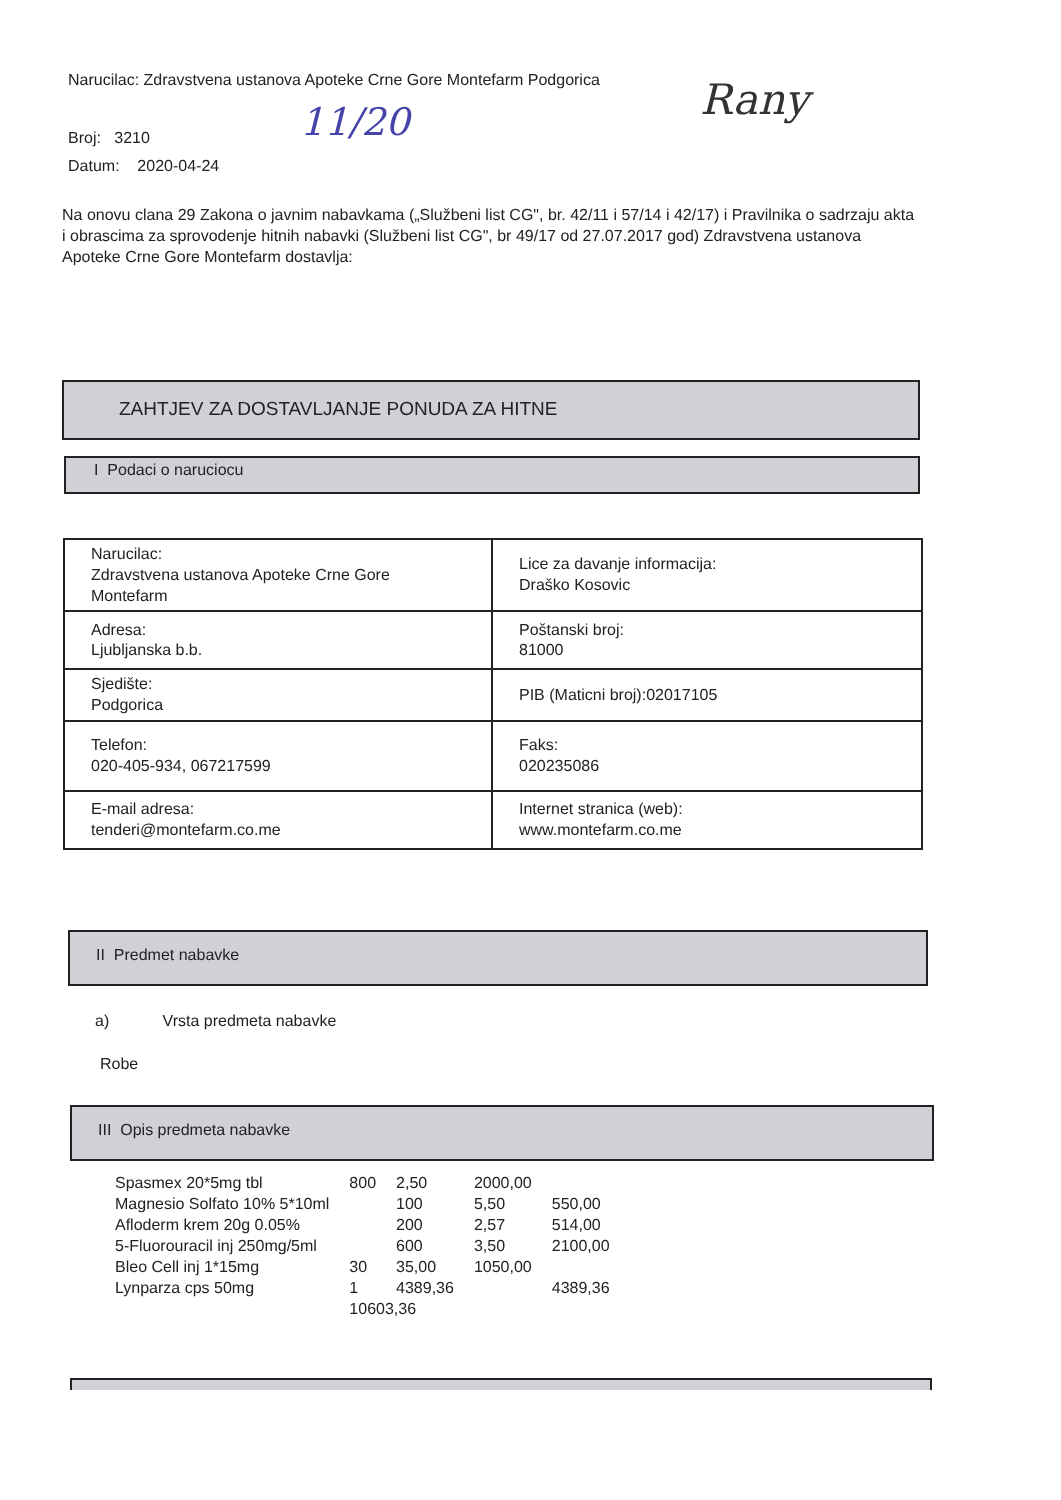Narucilac: Zdravstvena ustanova Apoteke Crne Gore Montefarm Podgorica
Broj: 3210
Datum: 2020-04-24
11/20 Rany
Na onovu clana 29 Zakona o javnim nabavkama („Službeni list CG", br. 42/11 i 57/14 i 42/17) i Pravilnika o sadrzaju akta i obrascima za sprovodenje hitnih nabavki (Službeni list CG", br 49/17 od 27.07.2017 god) Zdravstvena ustanova Apoteke Crne Gore Montefarm dostavlja:
ZAHTJEV ZA DOSTAVLJANJE PONUDA ZA HITNE
I Podaci o naruciocu
| Narucilac: Zdravstvena ustanova Apoteke Crne Gore Montefarm | Lice za davanje informacija: Draško Kosovic |
| Adresa: Ljubljanska b.b. | Poštanski broj: 81000 |
| Sjedište: Podgorica | PIB (Maticni broj):02017105 |
| Telefon: 020-405-934, 067217599 | Faks: 020235086 |
| E-mail adresa: tenderi@montefarm.co.me | Internet stranica (web): www.montefarm.co.me |
II Predmet nabavke
a) Vrsta predmeta nabavke
Robe
III Opis predmeta nabavke
| Spasmex 20*5mg tbl | 800 | 2,50 | 2000,00 | |
| Magnesio Solfato 10% 5*10ml | | 100 | 5,50 | 550,00 |
| Afloderm krem 20g 0.05% | | 200 | 2,57 | 514,00 |
| 5-Fluorouracil inj 250mg/5ml | | 600 | 3,50 | 2100,00 |
| Bleo Cell inj 1*15mg | 30 | 35,00 | 1050,00 | |
| Lynparza cps 50mg | 1 | 4389,36 | | 4389,36 |
| | 10603,36 | | | |